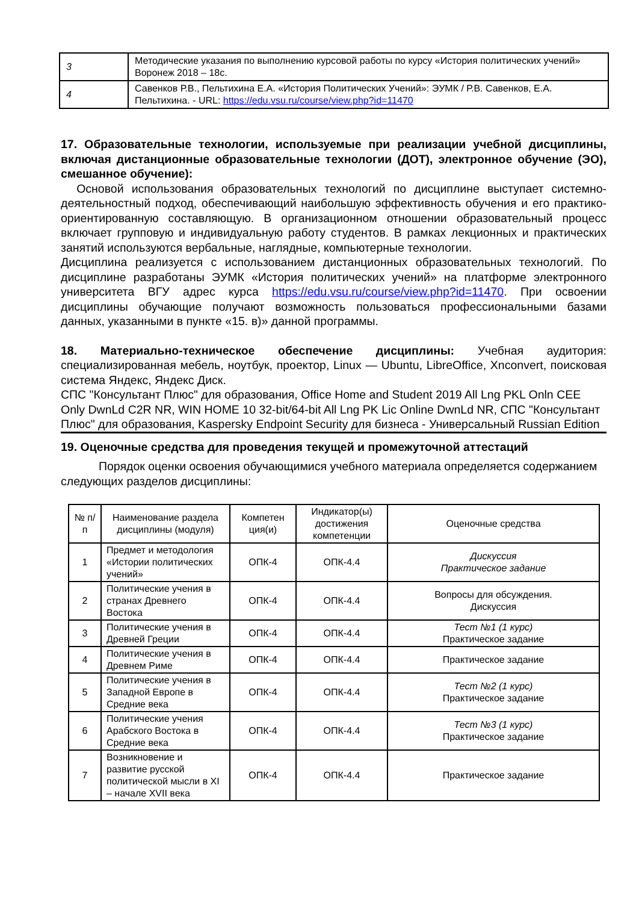| 3 | Методические указания по выполнению курсовой работы по курсу «История политических учений» Воронеж 2018 – 18с. |
| 4 | Савенков Р.В., Пельтихина Е.А. «История Политических Учений»: ЭУМК / Р.В. Савенков, Е.А. Пельтихина. - URL: https://edu.vsu.ru/course/view.php?id=11470 |
17. Образовательные технологии, используемые при реализации учебной дисциплины, включая дистанционные образовательные технологии (ДОТ), электронное обучение (ЭО), смешанное обучение):
Основой использования образовательных технологий по дисциплине выступает системно-деятельностный подход, обеспечивающий наибольшую эффективность обучения и его практико-ориентированную составляющую. В организационном отношении образовательный процесс включает групповую и индивидуальную работу студентов. В рамках лекционных и практических занятий используются вербальные, наглядные, компьютерные технологии.
Дисциплина реализуется с использованием дистанционных образовательных технологий. По дисциплине разработаны ЭУМК «История политических учений» на платформе электронного университета ВГУ адрес курса https://edu.vsu.ru/course/view.php?id=11470. При освоении дисциплины обучающие получают возможность пользоваться профессиональными базами данных, указанными в пункте «15. в)» данной программы.
18. Материально-техническое обеспечение дисциплины: Учебная аудитория: специализированная мебель, ноутбук, проектор, Linux — Ubuntu, LibreOffice, Xnconvert, поисковая система Яндекс, Яндекс Диск.
СПС "Консультант Плюс" для образования, Office Home and Student 2019 All Lng PKL Onln CEE Only DwnLd C2R NR, WIN HOME 10 32-bit/64-bit All Lng PK Lic Online DwnLd NR, СПС "Консультант Плюс" для образования, Kaspersky Endpoint Security для бизнеса - Универсальный Russian Edition
19. Оценочные средства для проведения текущей и промежуточной аттестаций
Порядок оценки освоения обучающимися учебного материала определяется содержанием следующих разделов дисциплины:
| № п/п | Наименование раздела дисциплины (модуля) | Компетен ция(и) | Индикатор(ы) достижения компетенции | Оценочные средства |
| --- | --- | --- | --- | --- |
| 1 | Предмет и методология «Истории политических учений» | ОПК-4 | ОПК-4.4 | Дискуссия Практическое задание |
| 2 | Политические учения в странах Древнего Востока | ОПК-4 | ОПК-4.4 | Вопросы для обсуждения. Дискуссия |
| 3 | Политические учения в Древней Греции | ОПК-4 | ОПК-4.4 | Тест №1 (1 курс) Практическое задание |
| 4 | Политические учения в Древнем Риме | ОПК-4 | ОПК-4.4 | Практическое задание |
| 5 | Политические учения в Западной Европе в Средние века | ОПК-4 | ОПК-4.4 | Тест №2 (1 курс) Практическое задание |
| 6 | Политические учения Арабского Востока в Средние века | ОПК-4 | ОПК-4.4 | Тест №3 (1 курс) Практическое задание |
| 7 | Возникновение и развитие русской политической мысли в XI – начале XVII века | ОПК-4 | ОПК-4.4 | Практическое задание |